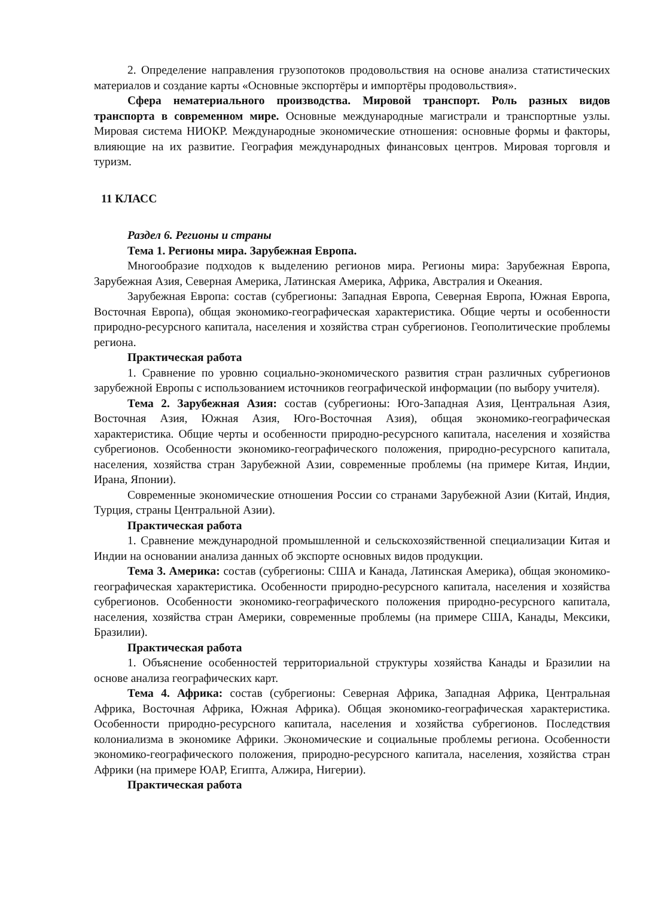2. Определение направления грузопотоков продовольствия на основе анализа статистических материалов и создание карты «Основные экспортёры и импортёры продовольствия».
Сфера нематериального производства. Мировой транспорт. Роль разных видов транспорта в современном мире. Основные международные магистрали и транспортные узлы. Мировая система НИОКР. Международные экономические отношения: основные формы и факторы, влияющие на их развитие. География международных финансовых центров. Мировая торговля и туризм.
11 КЛАСС
Раздел 6. Регионы и страны
Тема 1. Регионы мира. Зарубежная Европа.
Многообразие подходов к выделению регионов мира. Регионы мира: Зарубежная Европа, Зарубежная Азия, Северная Америка, Латинская Америка, Африка, Австралия и Океания.
Зарубежная Европа: состав (субрегионы: Западная Европа, Северная Европа, Южная Европа, Восточная Европа), общая экономико-географическая характеристика. Общие черты и особенности природно-ресурсного капитала, населения и хозяйства стран субрегионов. Геополитические проблемы региона.
Практическая работа
1. Сравнение по уровню социально-экономического развития стран различных субрегионов зарубежной Европы с использованием источников географической информации (по выбору учителя).
Тема 2. Зарубежная Азия: состав (субрегионы: Юго-Западная Азия, Центральная Азия, Восточная Азия, Южная Азия, Юго-Восточная Азия), общая экономико-географическая характеристика. Общие черты и особенности природно-ресурсного капитала, населения и хозяйства субрегионов. Особенности экономико-географического положения, природно-ресурсного капитала, населения, хозяйства стран Зарубежной Азии, современные проблемы (на примере Китая, Индии, Ирана, Японии).
Современные экономические отношения России со странами Зарубежной Азии (Китай, Индия, Турция, страны Центральной Азии).
Практическая работа
1. Сравнение международной промышленной и сельскохозяйственной специализации Китая и Индии на основании анализа данных об экспорте основных видов продукции.
Тема 3. Америка: состав (субрегионы: США и Канада, Латинская Америка), общая экономико-географическая характеристика. Особенности природно-ресурсного капитала, населения и хозяйства субрегионов. Особенности экономико-географического положения природно-ресурсного капитала, населения, хозяйства стран Америки, современные проблемы (на примере США, Канады, Мексики, Бразилии).
Практическая работа
1. Объяснение особенностей территориальной структуры хозяйства Канады и Бразилии на основе анализа географических карт.
Тема 4. Африка: состав (субрегионы: Северная Африка, Западная Африка, Центральная Африка, Восточная Африка, Южная Африка). Общая экономико-географическая характеристика. Особенности природно-ресурсного капитала, населения и хозяйства субрегионов. Последствия колониализма в экономике Африки. Экономические и социальные проблемы региона. Особенности экономико-географического положения, природно-ресурсного капитала, населения, хозяйства стран Африки (на примере ЮАР, Египта, Алжира, Нигерии).
Практическая работа